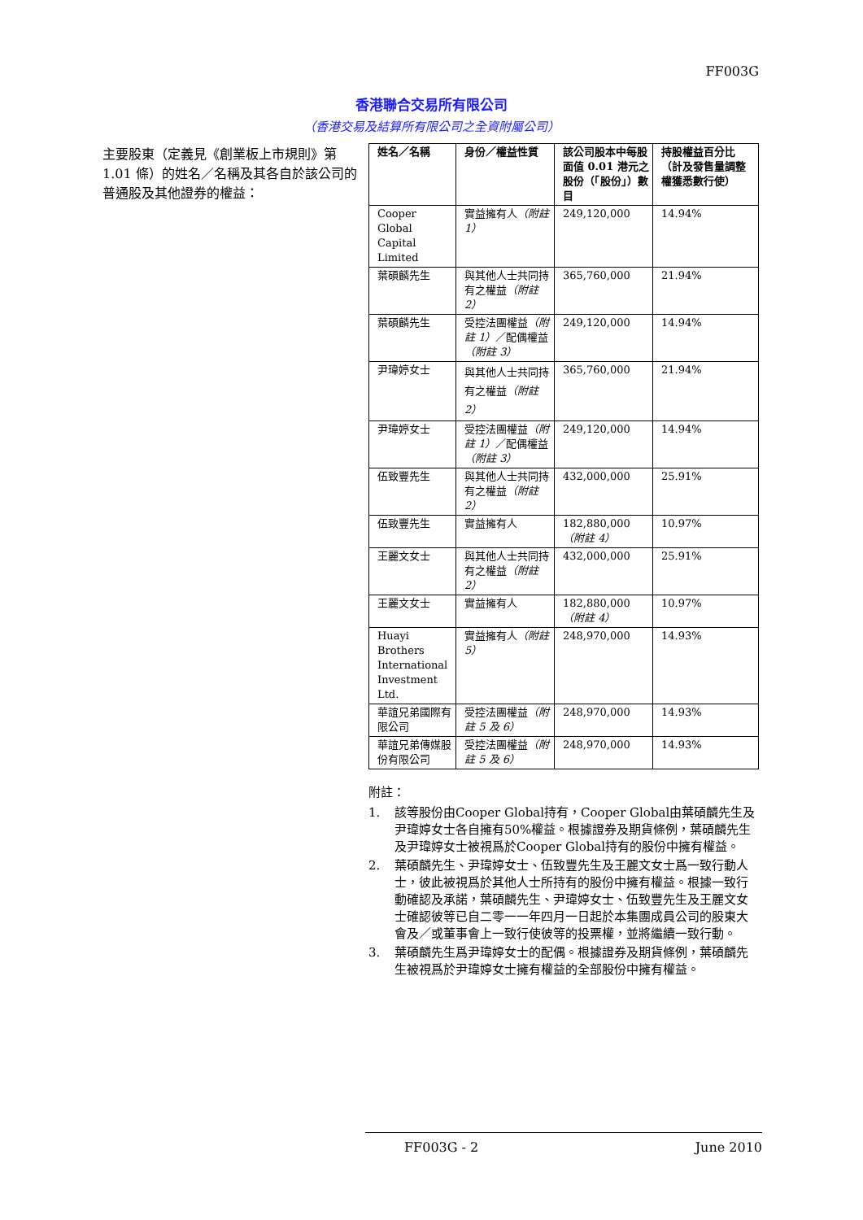FF003G
香港聯合交易所有限公司
（香港交易及結算所有限公司之全資附屬公司）
主要股東（定義見《創業板上市規則》第 1.01 條）的姓名／名稱及其各自於該公司的普通股及其他證券的權益：
| 姓名／名稱 | 身份／權益性質 | 該公司股本中每股面值 0.01 港元之股份（「股份」）數目 | 持股權益百分比（計及發售量調整權獲悉數行使） |
| --- | --- | --- | --- |
| Cooper Global Capital Limited | 實益擁有人 （附註 1） | 249,120,000 | 14.94% |
| 葉碩麟先生 | 與其他人士共同持有之權益 （附註 2） | 365,760,000 | 21.94% |
| 葉碩麟先生 | 受控法團權益 （附註 1） ／配偶權益 （附註 3） | 249,120,000 | 14.94% |
| 尹瑋婷女士 | 與其他人士共同持有之權益 （附註 2） | 365,760,000 | 21.94% |
| 尹瑋婷女士 | 受控法團權益 （附註 1） ／配偶權益 （附註 3） | 249,120,000 | 14.94% |
| 伍致豐先生 | 與其他人士共同持有之權益 （附註 2） | 432,000,000 | 25.91% |
| 伍致豐先生 | 實益擁有人 | 182,880,000 （附註 4） | 10.97% |
| 王麗文女士 | 與其他人士共同持有之權益 （附註 2） | 432,000,000 | 25.91% |
| 王麗文女士 | 實益擁有人 | 182,880,000 （附註 4） | 10.97% |
| Huayi Brothers International Investment Ltd. | 實益擁有人 （附註 5） | 248,970,000 | 14.93% |
| 華誼兄弟國際有限公司 | 受控法團權益 （附註 5 及 6） | 248,970,000 | 14.93% |
| 華誼兄弟傳媒股份有限公司 | 受控法團權益 （附註 5 及 6） | 248,970,000 | 14.93% |
附註：
1. 該等股份由Cooper Global持有，Cooper Global由葉碩麟先生及尹瑋婷女士各自擁有50%權益。根據證券及期貨條例，葉碩麟先生及尹瑋婷女士被視爲於Cooper Global持有的股份中擁有權益。
2. 葉碩麟先生、尹瑋婷女士、伍致豐先生及王麗文女士爲一致行動人士，彼此被視爲於其他人士所持有的股份中擁有權益。根據一致行動確認及承諾，葉碩麟先生、尹瑋婷女士、伍致豐先生及王麗文女士確認彼等已自二零一一年四月一日起於本集團成員公司的股東大會及／或董事會上一致行使彼等的投票權，並將繼續一致行動。
3. 葉碩麟先生爲尹瑋婷女士的配偶。根據證券及期貨條例，葉碩麟先生被視爲於尹瑋婷女士擁有權益的全部股份中擁有權益。
FF003G - 2 June 2010